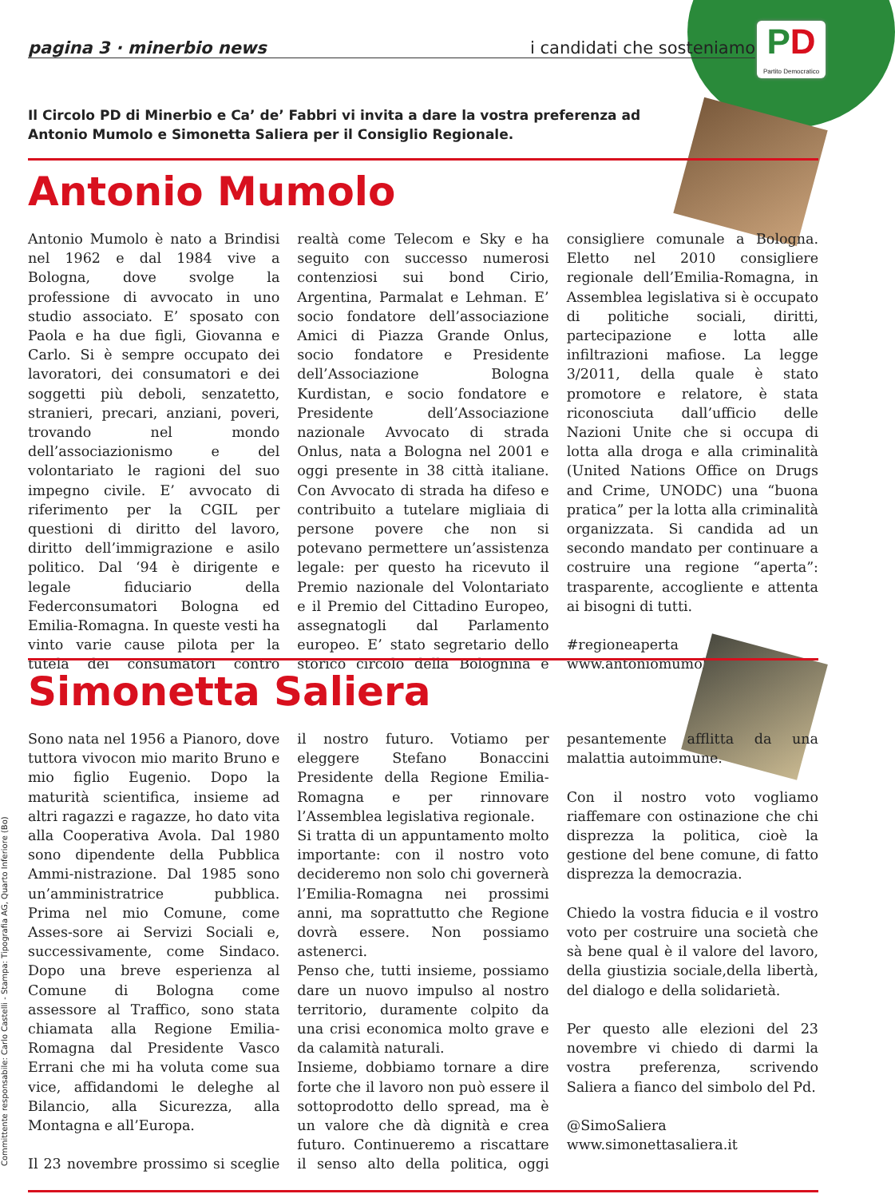PD
Partito Democratico
pagina 3 · minerbio news i candidati che sosteniamo
Il Circolo PD di Minerbio e Ca’ de’ Fabbri vi invita a dare la vostra preferenza ad Antonio Mumolo e Simonetta Saliera per il Consiglio Regionale.
Antonio Mumolo
Antonio Mumolo è nato a Brindisi nel 1962 e dal 1984 vive a Bologna, dove svolge la professione di avvocato in uno studio associato. E’ sposato con Paola e ha due figli, Giovanna e Carlo. Si è sempre occupato dei lavoratori, dei consumatori e dei soggetti più deboli, senzatetto, stranieri, precari, anziani, poveri, trovando nel mondo dell’associazionismo e del volontariato le ragioni del suo impegno civile. E’ avvocato di riferimento per la CGIL per questioni di diritto del lavoro, diritto dell’immigrazione e asilo politico. Dal ‘94 è dirigente e legale fiduciario della Federconsumatori Bologna ed Emilia-Romagna. In queste vesti ha vinto varie cause pilota per la tutela dei consumatori contro realtà come Telecom e Sky e ha seguito con successo numerosi contenziosi sui bond Cirio, Argentina, Parmalat e Lehman. E’ socio fondatore dell’associazione Amici di Piazza Grande Onlus, socio fondatore e Presidente dell’Associazione Bologna Kurdistan, e socio fondatore e Presidente dell’Associazione nazionale Avvocato di strada Onlus, nata a Bologna nel 2001 e oggi presente in 38 città italiane. Con Avvocato di strada ha difeso e contribuito a tutelare migliaia di persone povere che non si potevano permettere un’assistenza legale: per questo ha ricevuto il Premio nazionale del Volontariato e il Premio del Cittadino Europeo, assegnatogli dal Parlamento europeo. E’ stato segretario dello storico circolo della Bolognina e consigliere comunale a Bologna. Eletto nel 2010 consigliere regionale dell’Emilia-Romagna, in Assemblea legislativa si è occupato di politiche sociali, diritti, partecipazione e lotta alle infiltrazioni mafiose. La legge 3/2011, della quale è stato promotore e relatore, è stata riconosciuta dall’ufficio delle Nazioni Unite che si occupa di lotta alla droga e alla criminalità (United Nations Office on Drugs and Crime, UNODC) una “buona pratica” per la lotta alla criminalità organizzata. Si candida ad un secondo mandato per continuare a costruire una regione “aperta”: trasparente, accogliente e attenta ai bisogni di tutti.
#regioneaperta
www.antoniomumolo.it
Simonetta Saliera
Sono nata nel 1956 a Pianoro, dove tuttora vivocon mio marito Bruno e mio figlio Eugenio. Dopo la maturità scientifica, insieme ad altri ragazzi e ragazze, ho dato vita alla Cooperativa Avola. Dal 1980 sono dipendente della Pubblica Ammi-nistrazione. Dal 1985 sono un’amministratrice pubblica. Prima nel mio Comune, come Asses-sore ai Servizi Sociali e, successivamente, come Sindaco. Dopo una breve esperienza al Comune di Bologna come assessore al Traffico, sono stata chiamata alla Regione Emilia-Romagna dal Presidente Vasco Errani che mi ha voluta come sua vice, affidandomi le deleghe al Bilancio, alla Sicurezza, alla Montagna e all’Europa.
Il 23 novembre prossimo si sceglie il nostro futuro. Votiamo per eleggere Stefano Bonaccini Presidente della Regione Emilia-Romagna e per rinnovare l’Assemblea legislativa regionale.
Si tratta di un appuntamento molto importante: con il nostro voto decideremo non solo chi governerà l’Emilia-Romagna nei prossimi anni, ma soprattutto che Regione dovrà essere. Non possiamo astenerci.
Penso che, tutti insieme, possiamo dare un nuovo impulso al nostro territorio, duramente colpito da una crisi economica molto grave e da calamità naturali.
Insieme, dobbiamo tornare a dire forte che il lavoro non può essere il sottoprodotto dello spread, ma è un valore che dà dignità e crea futuro. Continueremo a riscattare il senso alto della politica, oggi pesantemente afflitta da una malattia autoimmune.
Con il nostro voto vogliamo riaffemare con ostinazione che chi disprezza la politica, cioè la gestione del bene comune, di fatto disprezza la democrazia.
Chiedo la vostra fiducia e il vostro voto per costruire una società che sà bene qual è il valore del lavoro, della giustizia sociale,della libertà, del dialogo e della solidarietà.
Per questo alle elezioni del 23 novembre vi chiedo di darmi la vostra preferenza, scrivendo Saliera a fianco del simbolo del Pd.
@SimoSaliera
www.simonettasaliera.it
Committente responsabile: Carlo Castelli - Stampa: Tipografia AG, Quarto Inferiore (Bo)